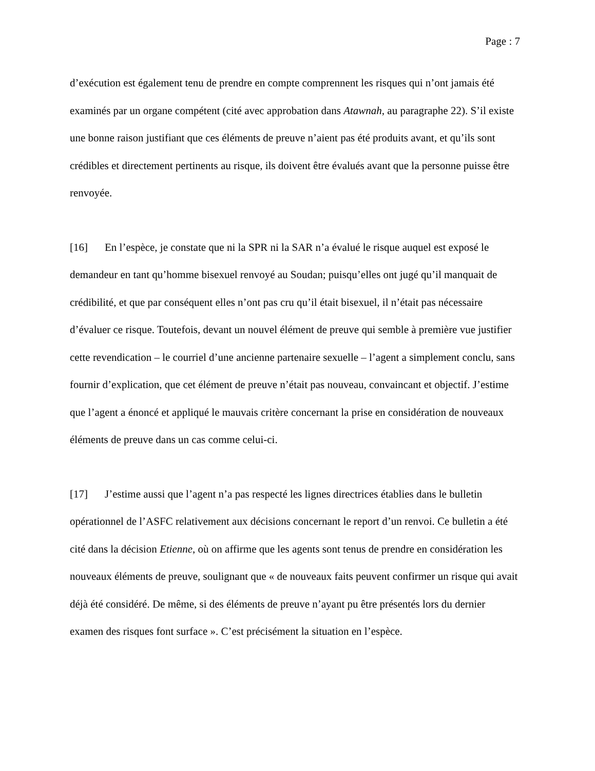Page : 7
d’exécution est également tenu de prendre en compte comprennent les risques qui n’ont jamais été examinés par un organe compétent (cité avec approbation dans Atawnah, au paragraphe 22). S’il existe une bonne raison justifiant que ces éléments de preuve n’aient pas été produits avant, et qu’ils sont crédibles et directement pertinents au risque, ils doivent être évalués avant que la personne puisse être renvoyée.
[16] En l’espèce, je constate que ni la SPR ni la SAR n’a évalué le risque auquel est exposé le demandeur en tant qu’homme bisexuel renvoyé au Soudan; puisqu’elles ont jugé qu’il manquait de crédibilité, et que par conséquent elles n’ont pas cru qu’il était bisexuel, il n’était pas nécessaire d’évaluer ce risque. Toutefois, devant un nouvel élément de preuve qui semble à première vue justifier cette revendication – le courriel d’une ancienne partenaire sexuelle – l’agent a simplement conclu, sans fournir d’explication, que cet élément de preuve n’était pas nouveau, convaincant et objectif. J’estime que l’agent a énoncé et appliqué le mauvais critère concernant la prise en considération de nouveaux éléments de preuve dans un cas comme celui-ci.
[17] J’estime aussi que l’agent n’a pas respecté les lignes directrices établies dans le bulletin opérationnel de l’ASFC relativement aux décisions concernant le report d’un renvoi. Ce bulletin a été cité dans la décision Etienne, où on affirme que les agents sont tenus de prendre en considération les nouveaux éléments de preuve, soulignant que « de nouveaux faits peuvent confirmer un risque qui avait déjà été considéré. De même, si des éléments de preuve n’ayant pu être présentés lors du dernier examen des risques font surface ». C’est précisément la situation en l’espèce.